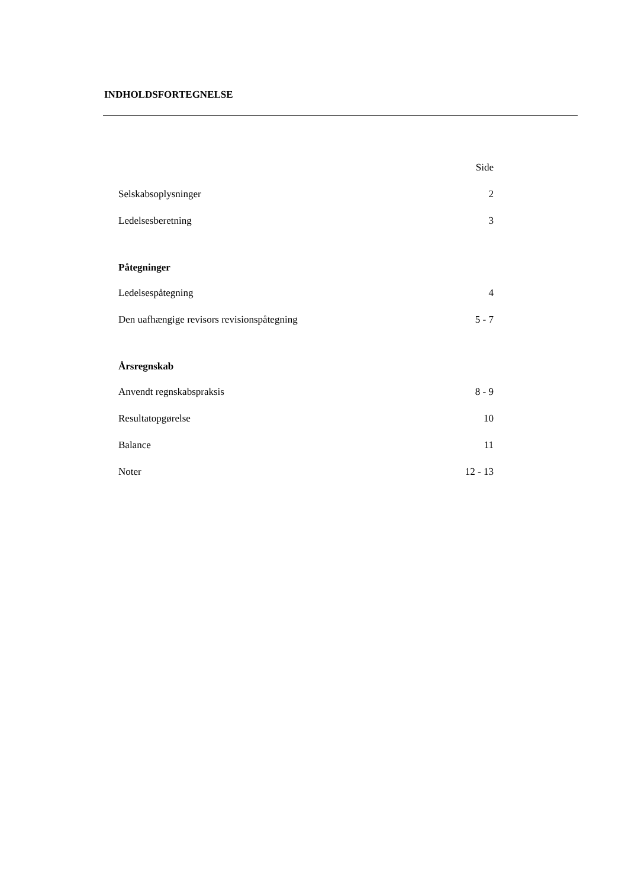INDHOLDSFORTEGNELSE
| | Side |
| Selskabsoplysninger | 2 |
| Ledelsesberetning | 3 |
| Påtegninger | |
| Ledelsespåtegning | 4 |
| Den uafhængige revisors revisionspåtegning | 5 - 7 |
| Årsregnskab | |
| Anvendt regnskabspraksis | 8 - 9 |
| Resultatopgørelse | 10 |
| Balance | 11 |
| Noter | 12 - 13 |